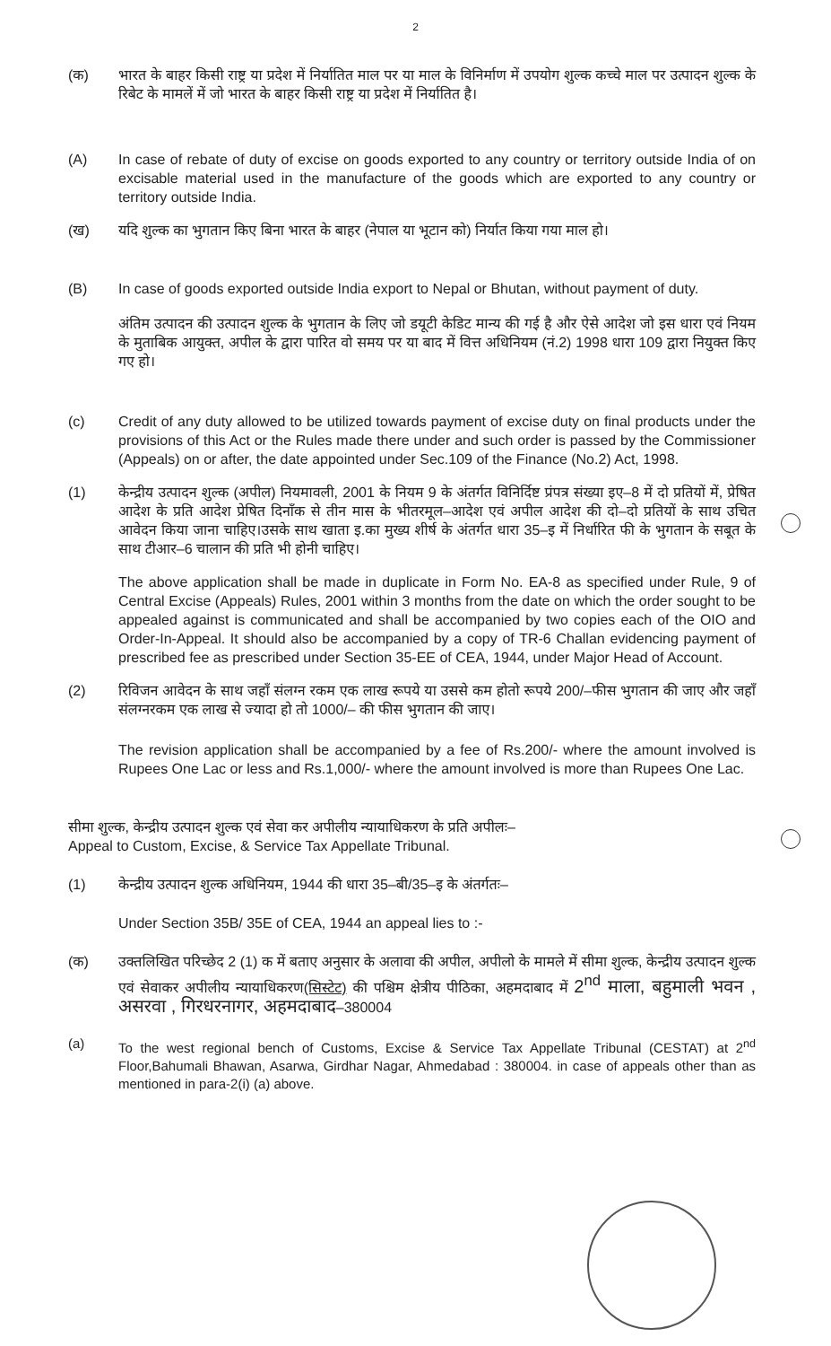2
(क) भारत के बाहर किसी राष्ट्र या प्रदेश में निर्यातित माल पर या माल के विनिर्माण में उपयोग शुल्क कच्चे माल पर उत्पादन शुल्क के रिबेट के मामलें में जो भारत के बाहर किसी राष्ट्र या प्रदेश में निर्यातित है।
(A) In case of rebate of duty of excise on goods exported to any country or territory outside India of on excisable material used in the manufacture of the goods which are exported to any country or territory outside India.
(ख) यदि शुल्क का भुगतान किए बिना भारत के बाहर (नेपाल या भूटान को) निर्यात किया गया माल हो।
(B) In case of goods exported outside India export to Nepal or Bhutan, without payment of duty.
अंतिम उत्पादन की उत्पादन शुल्क के भुगतान के लिए जो डयूटी केडिट मान्य की गई है और ऐसे आदेश जो इस धारा एवं नियम के मुताबिक आयुक्त, अपील के द्वारा पारित वो समय पर या बाद में वित्त अधिनियम (नं.2) 1998 धारा 109 द्वारा नियुक्त किए गए हो।
(c) Credit of any duty allowed to be utilized towards payment of excise duty on final products under the provisions of this Act or the Rules made there under and such order is passed by the Commissioner (Appeals) on or after, the date appointed under Sec.109 of the Finance (No.2) Act, 1998.
(1) केन्द्रीय उत्पादन शुल्क (अपील) नियमावली, 2001 के नियम 9 के अंतर्गत विनिर्दिष्ट प्रंपत्र संख्या इए–8 में दो प्रतियों में, प्रेषित आदेश के प्रति आदेश प्रेषित दिनाँक से तीन मास के भीतरमूल–आदेश एवं अपील आदेश की दो–दो प्रतियों के साथ उचित आवेदन किया जाना चाहिए।उसके साथ खाता इ.का मुख्य शीर्ष के अंतर्गत धारा 35–इ में निर्धारित फी के भुगतान के सबूत के साथ टीआर–6 चालान की प्रति भी होनी चाहिए।
The above application shall be made in duplicate in Form No. EA-8 as specified under Rule, 9 of Central Excise (Appeals) Rules, 2001 within 3 months from the date on which the order sought to be appealed against is communicated and shall be accompanied by two copies each of the OIO and Order-In-Appeal. It should also be accompanied by a copy of TR-6 Challan evidencing payment of prescribed fee as prescribed under Section 35-EE of CEA, 1944, under Major Head of Account.
(2) रिविजन आवेदन के साथ जहाँ संलग्न रकम एक लाख रूपये या उससे कम होतो रूपये 200/–फीस भुगतान की जाए और जहाँ संलग्नरकम एक लाख से ज्यादा हो तो 1000/– की फीस भुगतान की जाए।
The revision application shall be accompanied by a fee of Rs.200/- where the amount involved is Rupees One Lac or less and Rs.1,000/- where the amount involved is more than Rupees One Lac.
सीमा शुल्क, केन्द्रीय उत्पादन शुल्क एवं सेवा कर अपीलीय न्यायाधिकरण के प्रति अपीलः–
Appeal to Custom, Excise, & Service Tax Appellate Tribunal.
(1) केन्द्रीय उत्पादन शुल्क अधिनियम, 1944 की धारा 35–बी/35–इ के अंतर्गतः–
Under Section 35B/ 35E of CEA, 1944 an appeal lies to :-
(क) उक्तलिखित परिच्छेद 2 (1) क में बताए अनुसार के अलावा की अपील, अपीलो के मामले में सीमा शुल्क, केन्द्रीय उत्पादन शुल्क एवं सेवाकर अपीलीय न्यायाधिकरण(सिस्टेट) की पश्चिम क्षेत्रीय पीठिका, अहमदाबाद में 2<sup>nd</sup> माला, बहुमाली भवन , असरवा , गिरधरनागर, अहमदाबाद–380004
(a) To the west regional bench of Customs, Excise & Service Tax Appellate Tribunal (CESTAT) at 2<sup>nd</sup> Floor,Bahumali Bhawan, Asarwa, Girdhar Nagar, Ahmedabad : 380004. in case of appeals other than as mentioned in para-2(i) (a) above.